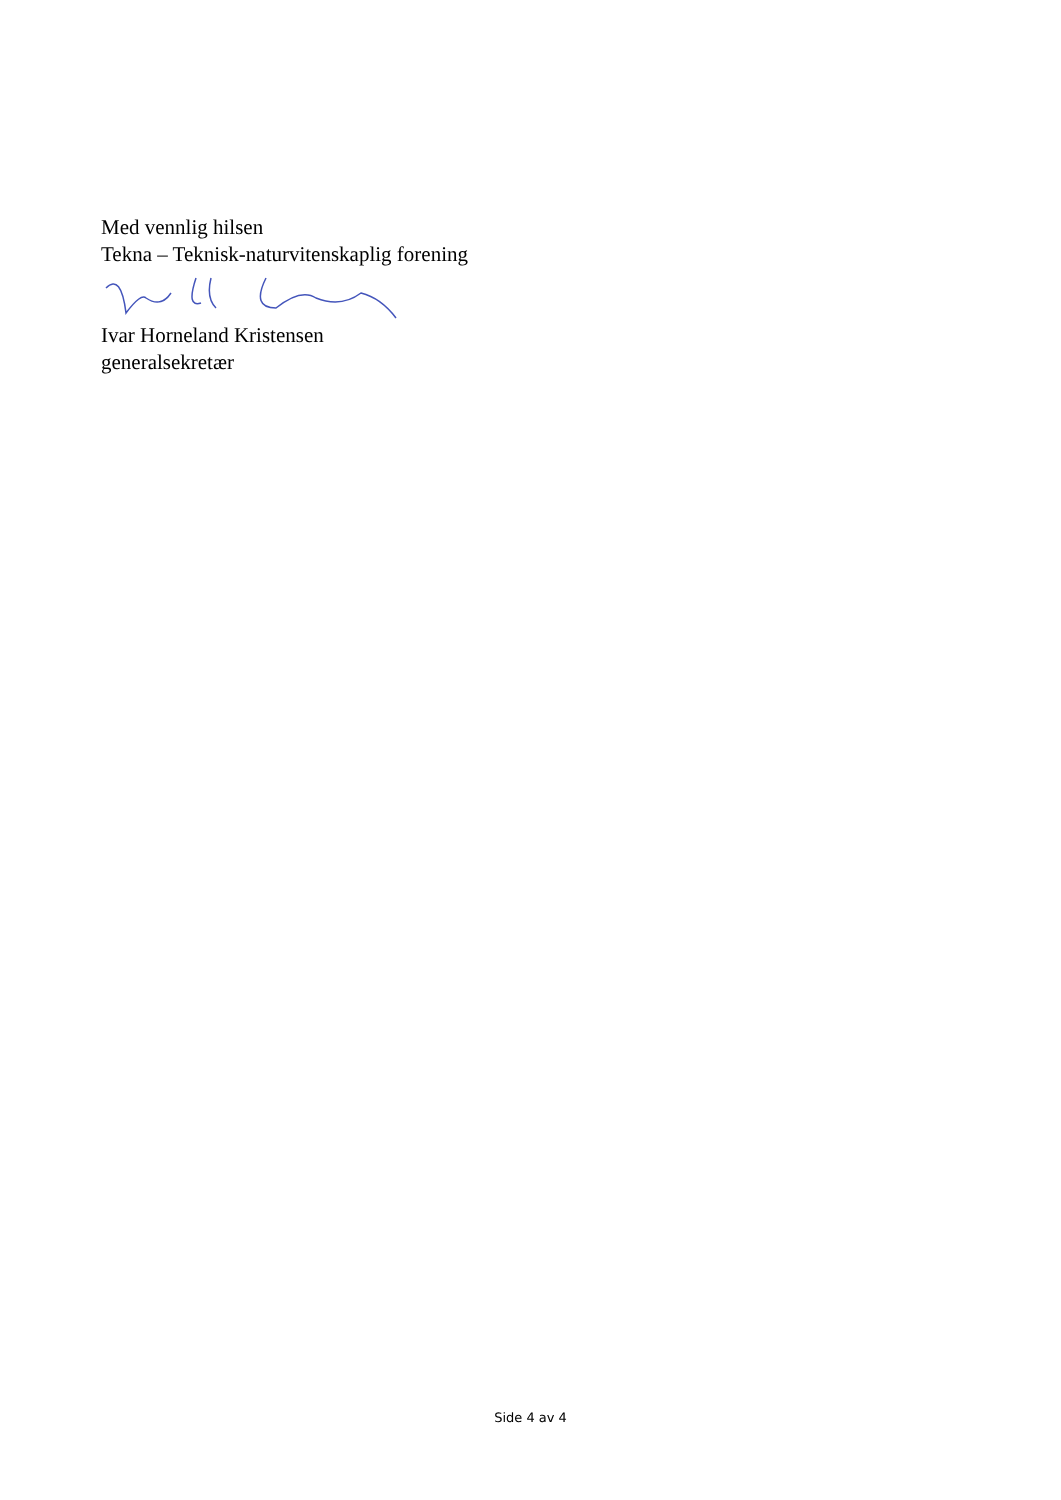Med vennlig hilsen
Tekna – Teknisk-naturvitenskaplig forening
Ivar Horneland Kristensen
generalsekretær
Side 4 av 4